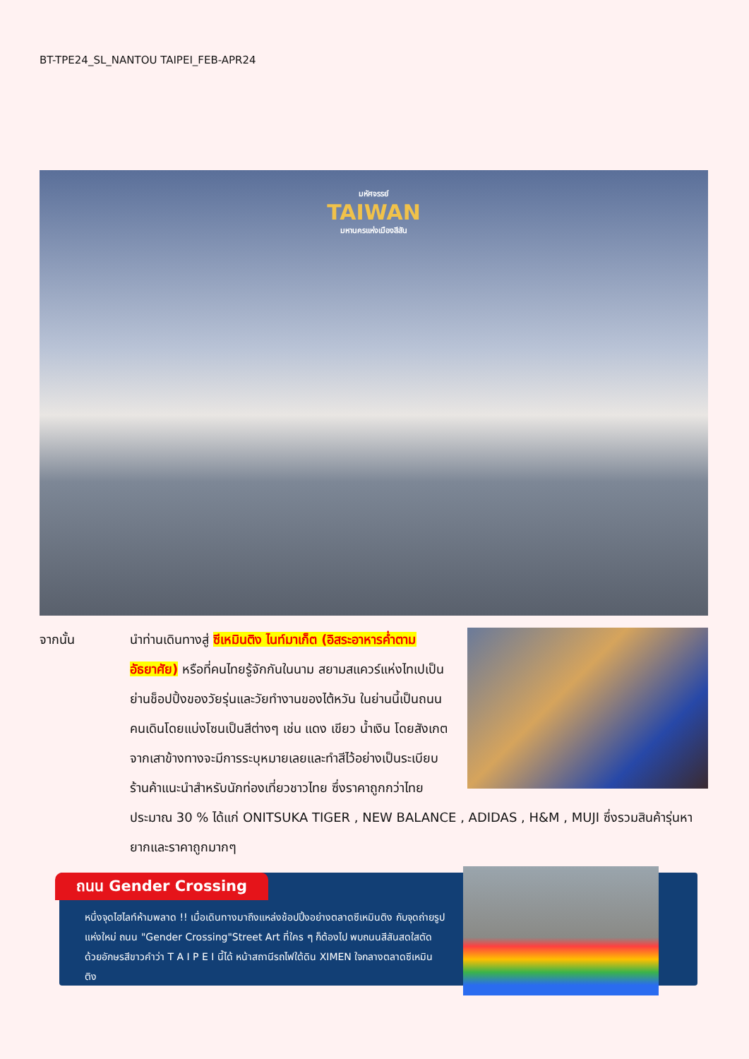BT-TPE24_SL_NANTOU TAIPEI_FEB-APR24
มหัศจรรย์
TAIWAN
มหานครแห่งเมืองสีสัน
จากนั้น
นำท่านเดินทางสู่ ซีเหมินติง ไนท์มาเก็ต (อิสระอาหารค่ำตามอัธยาศัย) หรือที่คนไทยรู้จักกันในนาม สยามสแควร์แห่งไทเปเป็นย่านช็อปปิ้งของวัยรุ่นและวัยทำงานของไต้หวัน ในย่านนี้เป็นถนนคนเดินโดยแบ่งโซนเป็นสีต่างๆ เช่น แดง เขียว น้ำเงิน โดยสังเกตจากเสาข้างทางจะมีการระบุหมายเลยและทำสีไว้อย่างเป็นระเบียบ ร้านค้าแนะนำสำหรับนักท่องเที่ยวชาวไทย ซึ่งราคาถูกกว่าไทยประมาณ 30 % ได้แก่ ONITSUKA TIGER , NEW BALANCE , ADIDAS , H&M , MUJI ซึ่งรวมสินค้ารุ่นหายากและราคาถูกมากๆ
ถนน Gender Crossing
หนึ่งจุดไฮไลท์ห้ามพลาด !! เมื่อเดินทางมาถึงแหล่งช้อปปิ้งอย่างตลาดซีเหมินติง กับจุดถ่ายรูปแห่งใหม่ ถนน "Gender Crossing"Street Art ที่ใคร ๆ ก็ต้องไป พบถนนสีสันสดใสตัดด้วยอักษรสีขาวคำว่า T A I P E I นี้ได้ หน้าสถานีรถไฟใต้ดิน XIMEN ใจกลางตลาดซีเหมินติง